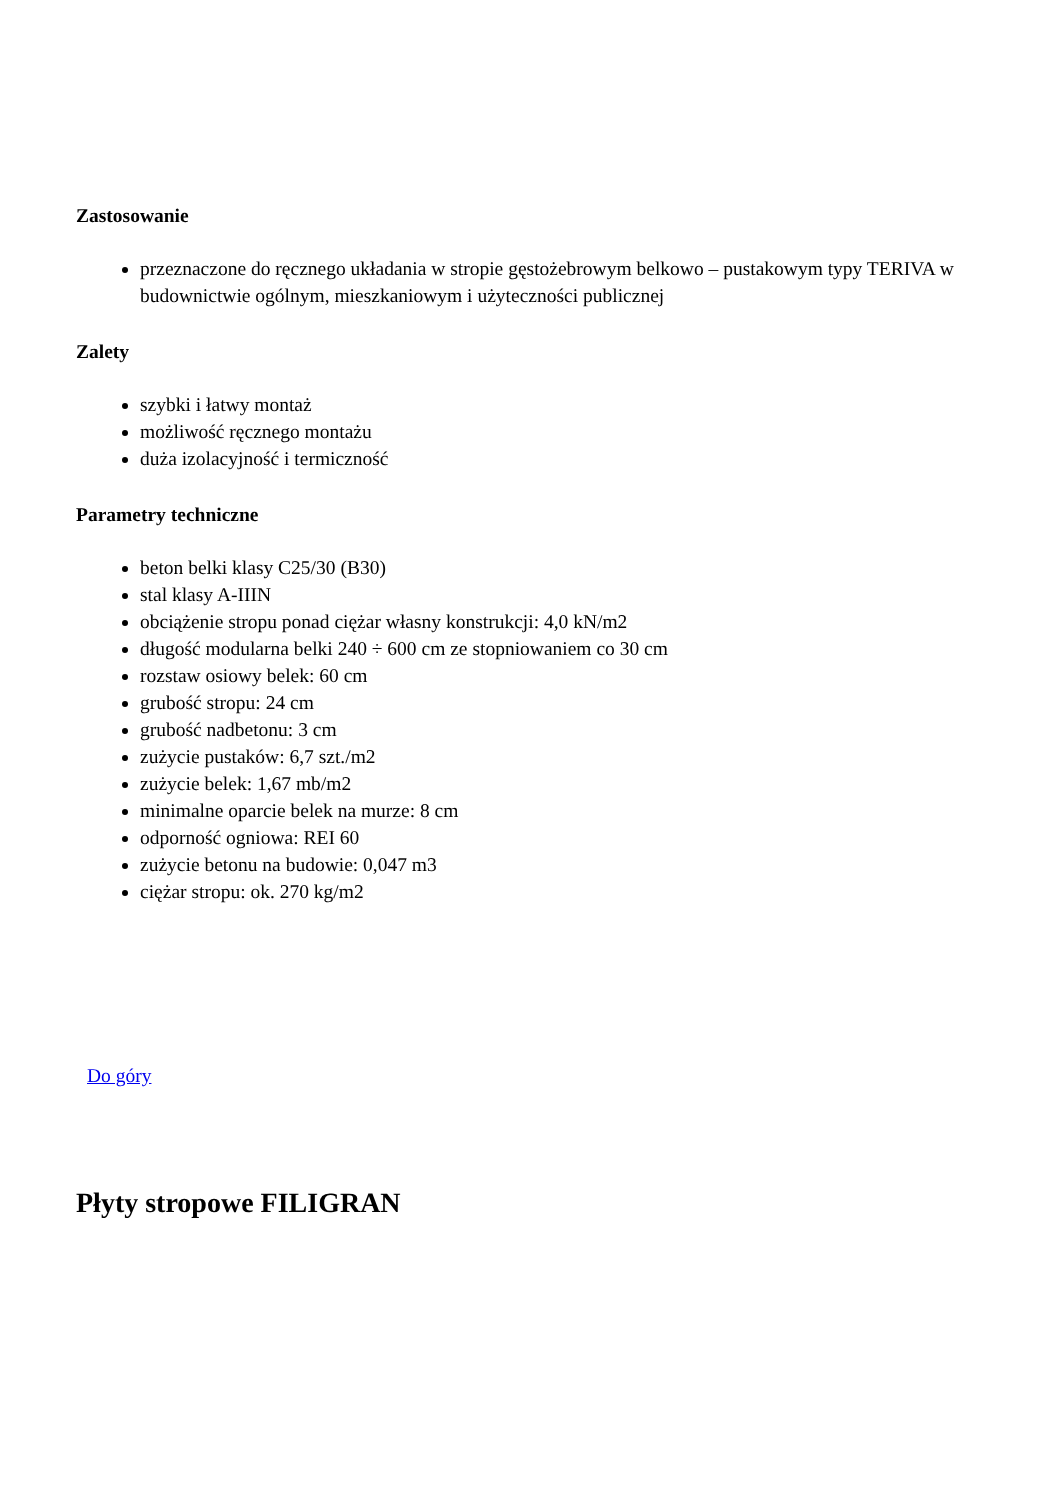Zastosowanie
przeznaczone do ręcznego układania w stropie gęstożebrowym belkowo – pustakowym typy TERIVA w budownictwie ogólnym, mieszkaniowym i użyteczności publicznej
Zalety
szybki i łatwy montaż
możliwość ręcznego montażu
duża izolacyjność i termiczność
Parametry techniczne
beton belki klasy C25/30 (B30)
stal klasy A-IIIN
obciążenie stropu ponad ciężar własny konstrukcji: 4,0 kN/m2
długość modularna belki 240 ÷ 600 cm ze stopniowaniem co 30 cm
rozstaw osiowy belek: 60 cm
grubość stropu: 24 cm
grubość nadbetonu: 3 cm
zużycie pustaków: 6,7 szt./m2
zużycie belek: 1,67 mb/m2
minimalne oparcie belek na murze: 8 cm
odporność ogniowa: REI 60
zużycie betonu na budowie: 0,047 m3
ciężar stropu: ok. 270 kg/m2
Do góry
Płyty stropowe FILIGRAN